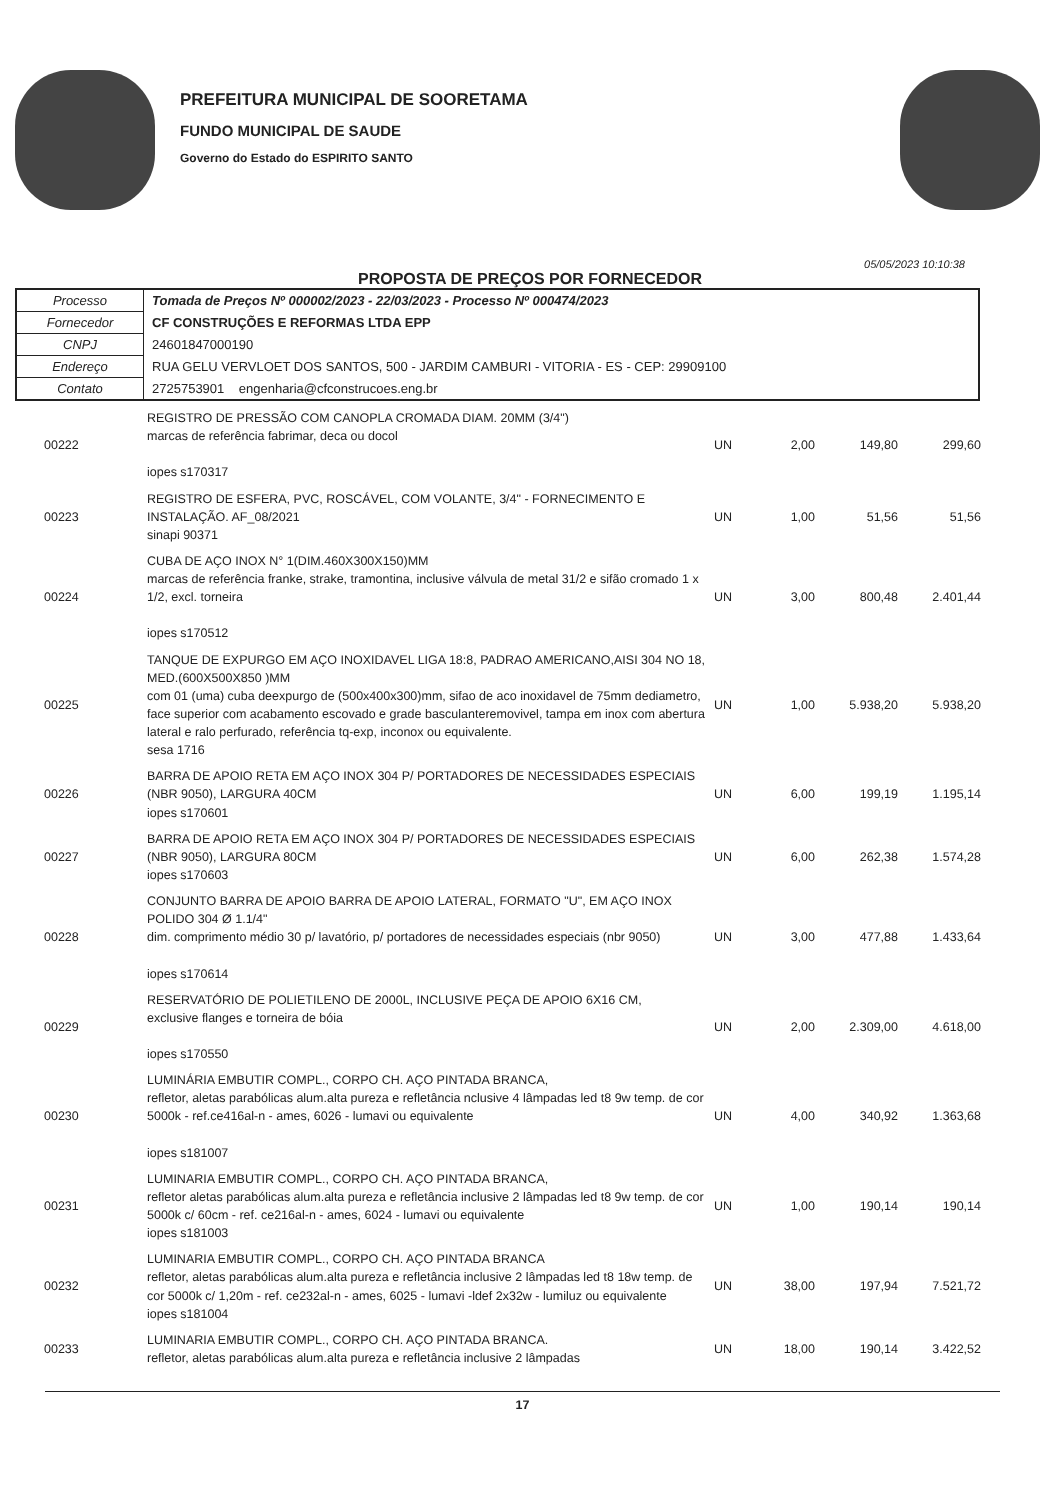PREFEITURA MUNICIPAL DE SOORETAMA
FUNDO MUNICIPAL DE SAUDE
Governo do Estado do ESPIRITO SANTO
PROPOSTA DE PREÇOS POR FORNECEDOR
05/05/2023 10:10:38
| Processo | Tomada de Preços Nº 000002/2023 - 22/03/2023 - Processo Nº 000474/2023 |
| Fornecedor | CF CONSTRUÇÕES E REFORMAS LTDA EPP |
| CNPJ | 24601847000190 |
| Endereço | RUA GELU VERVLOET DOS SANTOS, 500 - JARDIM CAMBURI - VITORIA - ES - CEP: 29909100 |
| Contato | 2725753901 engenharia@cfconstrucoes.eng.br |
| 00222 | REGISTRO DE PRESSÃO COM CANOPLA CROMADA DIAM. 20MM (3/4") marcas de referência fabrimar, deca ou docol iopes s170317 | UN | 2,00 | 149,80 | 299,60 |
| 00223 | REGISTRO DE ESFERA, PVC, ROSCÁVEL, COM VOLANTE, 3/4" - FORNECIMENTO E INSTALAÇÃO. AF_08/2021 sinapi 90371 | UN | 1,00 | 51,56 | 51,56 |
| 00224 | CUBA DE AÇO INOX N° 1(DIM.460X300X150)MM marcas de referência franke, strake, tramontina, inclusive válvula de metal 31/2 e sifão cromado 1 x 1/2, excl. torneira iopes s170512 | UN | 3,00 | 800,48 | 2.401,44 |
| 00225 | TANQUE DE EXPURGO EM AÇO INOXIDAVEL LIGA 18:8, PADRAO AMERICANO,AISI 304 NO 18, MED.(600X500X850 )MM com 01 (uma) cuba deexpurgo de (500x400x300)mm, sifao de aco inoxidavel de 75mm dediametro, face superior com acabamento escovado e grade basculanteremovivel, tampa em inox com abertura lateral e ralo perfurado, referência tq-exp, inconox ou equivalente. sesa 1716 | UN | 1,00 | 5.938,20 | 5.938,20 |
| 00226 | BARRA DE APOIO RETA EM AÇO INOX 304 P/ PORTADORES DE NECESSIDADES ESPECIAIS (NBR 9050), LARGURA 40CM iopes s170601 | UN | 6,00 | 199,19 | 1.195,14 |
| 00227 | BARRA DE APOIO RETA EM AÇO INOX 304 P/ PORTADORES DE NECESSIDADES ESPECIAIS (NBR 9050), LARGURA 80CM iopes s170603 | UN | 6,00 | 262,38 | 1.574,28 |
| 00228 | CONJUNTO BARRA DE APOIO BARRA DE APOIO LATERAL, FORMATO "U", EM AÇO INOX POLIDO 304 Ø 1.1/4" dim. comprimento médio 30 p/ lavatório, p/ portadores de necessidades especiais (nbr 9050) iopes s170614 | UN | 3,00 | 477,88 | 1.433,64 |
| 00229 | RESERVATÓRIO DE POLIETILENO DE 2000L, INCLUSIVE PEÇA DE APOIO 6X16 CM, exclusive flanges e torneira de bóia iopes s170550 | UN | 2,00 | 2.309,00 | 4.618,00 |
| 00230 | LUMINÁRIA EMBUTIR COMPL., CORPO CH. AÇO PINTADA BRANCA, refletor, aletas parabólicas alum.alta pureza e refletância nclusive 4 lâmpadas led t8 9w temp. de cor 5000k - ref.ce416al-n - ames, 6026 - lumavi ou equivalente iopes s181007 | UN | 4,00 | 340,92 | 1.363,68 |
| 00231 | LUMINARIA EMBUTIR COMPL., CORPO CH. AÇO PINTADA BRANCA, refletor aletas parabólicas alum.alta pureza e refletância inclusive 2 lâmpadas led t8 9w temp. de cor 5000k c/ 60cm - ref. ce216al-n - ames, 6024 - lumavi ou equivalente iopes s181003 | UN | 1,00 | 190,14 | 190,14 |
| 00232 | LUMINARIA EMBUTIR COMPL., CORPO CH. AÇO PINTADA BRANCA refletor, aletas parabólicas alum.alta pureza e refletância inclusive 2 lâmpadas led t8 18w temp. de cor 5000k c/ 1,20m - ref. ce232al-n - ames, 6025 - lumavi -ldef 2x32w - lumiluz ou equivalente iopes s181004 | UN | 38,00 | 197,94 | 7.521,72 |
| 00233 | LUMINARIA EMBUTIR COMPL., CORPO CH. AÇO PINTADA BRANCA. refletor, aletas parabólicas alum.alta pureza e refletância inclusive 2 lâmpadas | UN | 18,00 | 190,14 | 3.422,52 |
17